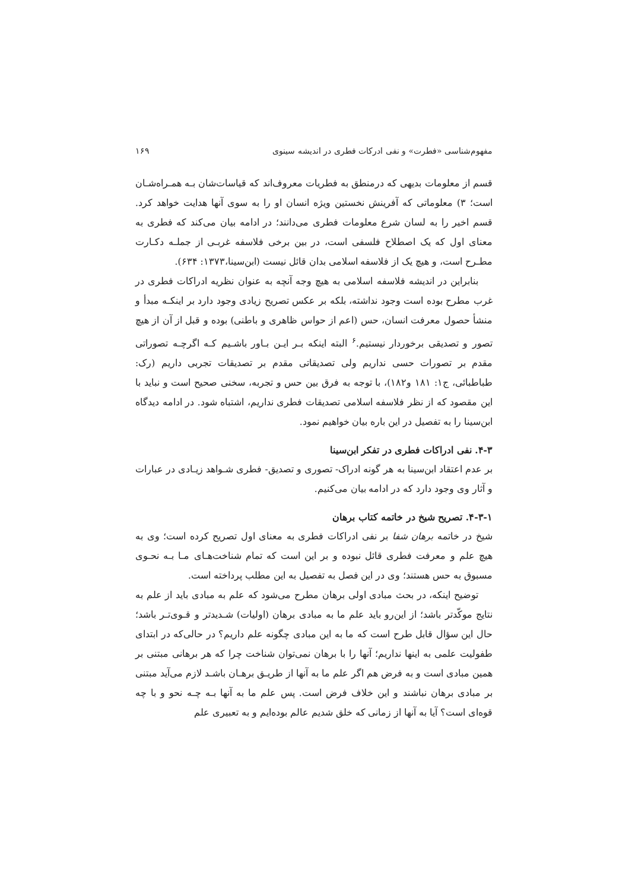مفهوم‌شناسی «فطرت» و نفی ادرکات فطری در اندیشه سینوی ۱۶۹
قسم از معلومات بدیهی که درمنطق به فطریات معروف‌اند که قیاسات‌شان بـه همـراه‌شـان است؛ ۳) معلوماتی که آفرینش نخستین ویژه انسان او را به سوی آنها هدایت خواهد کرد. قسم اخیر را به لسان شرع معلومات فطری می‌دانند؛ در ادامه بیان می‌کند که فطری به معنای اول که یک اصطلاح فلسفی است، در بین برخی فلاسفه غربـی از جملـه دکـارت مطـرح است، و هیچ یک از فلاسفه اسلامی بدان قائل نیست (ابن‌سینا،۱۳۷۳: ۶۳۴).
بنابراین در اندیشه فلاسفه اسلامی به هیچ وجه آنچه به عنوان نظریه ادراکات فطری در غرب مطرح بوده است وجود نداشته، بلکه بر عکس تصریح زیادی وجود دارد بر اینکـه مبدأ و منشأ حصول معرفت انسان، حس (اعم از حواس ظاهری و باطنی) بوده و قبل از آن از هیچ تصور و تصدیقی برخوردار نیستیم.<sup>۶</sup> البته اینکه بـر ایـن بـاور باشـیم کـه اگرچـه تصوراتی مقدم بر تصورات حسی نداریم ولی تصدیقاتی مقدم بر تصدیقات تجربی داریم (رک: طباطبائی، ج۱: ۱۸۱ و۱۸۲)، با توجه به فرق بین حس و تجربه، سخنی صحیح است و نباید با این مقصود که از نظر فلاسفه اسلامی تصدیقات فطری نداریم، اشتباه شود. در ادامه دیدگاه ابن‌سینا را به تفصیل در این باره بیان خواهیم نمود.
۴-۳. نفی ادراکات فطری در تفکر ابن‌سینا
بر عدم اعتقاد ابن‌سینا به هر گونه ادراک- تصوری و تصدیق- فطری شـواهد زیـادی در عبارات و آثار وی وجود دارد که در ادامه بیان می‌کنیم.
۴-۳-۱. تصریح شیخ در خاتمه کتاب برهان
شیخ در خاتمه برهان شفا بر نفی ادراکات فطری به معنای اول تصریح کرده است؛ وی به هیچ علم و معرفت فطری قائل نبوده و بر این است که تمام شناخت‌هـای مـا بـه نحـوی مسبوق به حس هستند؛ وی در این فصل به تفصیل به این مطلب پرداخته است.
توضیح اینکه، در بحث مبادی اولی برهان مطرح می‌شود که علم به مبادی باید از علم به نتایج موکّدتر باشد؛ از این‌رو باید علم ما به مبادی برهان (اولیات) شـدیدتر و قـوی‌تـر باشد؛ حال این سؤال قابل طرح است که ما به این مبادی چگونه علم داریم؟ در حالی‌که در ابتدای طفولیت علمی به اینها نداریم؛ آنها را با برهان نمی‌توان شناخت چرا که هر برهانی مبتنی بر همین مبادی است و به فرض هم اگر علم ما به آنها از طریـق برهـان باشـد لازم می‌آید مبتنی بر مبادی برهان نباشند و این خلاف فرض است. پس علم ما به آنها بـه چـه نحو و با چه قوه‌ای است؟ آیا به آنها از زمانی که خلق شدیم عالم بوده‌ایم و به تعبیری علم